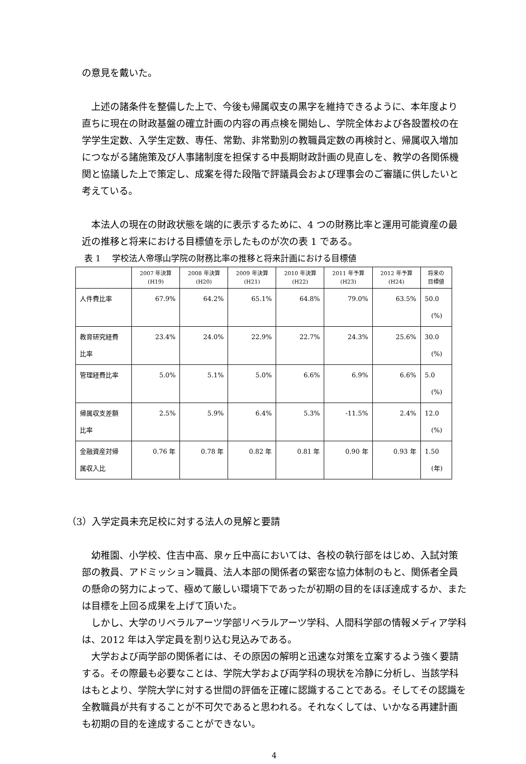の意見を戴いた。
　上述の諸条件を整備した上で、今後も帰属収支の黒字を維持できるように、本年度より直ちに現在の財政基盤の確立計画の内容の再点検を開始し、学院全体および各設置校の在学学生定数、入学生定数、専任、常勤、非常勤別の教職員定数の再検討と、帰属収入増加につながる諸施策及び人事諸制度を担保する中長期財政計画の見直しを、教学の各関係機関と協議した上で策定し、成案を得た段階で評議員会および理事会のご審議に供したいと考えている。
　本法人の現在の財政状態を端的に表示するために、4 つの財務比率と運用可能資産の最近の推移と将来における目標値を示したものが次の表 1 である。
表 1　 学校法人帝塚山学院の財務比率の推移と将来計画における目標値
| | 2007 年決算 (H19) | 2008 年決算 (H20) | 2009 年決算 (H21) | 2010 年決算 (H22) | 2011 年予算 (H23) | 2012 年予算 (H24) | 将来の 目標値 |
| --- | --- | --- | --- | --- | --- | --- | --- |
| 人件費比率 | 67.9% | 64.2% | 65.1% | 64.8% | 79.0% | 63.5% | 50.0 (%) |
| 教育研究経費 比率 | 23.4% | 24.0% | 22.9% | 22.7% | 24.3% | 25.6% | 30.0 (%) |
| 管理経費比率 | 5.0% | 5.1% | 5.0% | 6.6% | 6.9% | 6.6% | 5.0 (%) |
| 帰属収支差額 比率 | 2.5% | 5.9% | 6.4% | 5.3% | -11.5% | 2.4% | 12.0 (%) |
| 金融資産対帰 属収入比 | 0.76 年 | 0.78 年 | 0.82 年 | 0.81 年 | 0.90 年 | 0.93 年 | 1.50 (年) |
（3）入学定員未充足校に対する法人の見解と要請
　幼稚園、小学校、住吉中高、泉ヶ丘中高においては、各校の執行部をはじめ、入試対策部の教員、アドミッション職員、法人本部の関係者の緊密な協力体制のもと、関係者全員の懸命の努力によって、極めて厳しい環境下であったが初期の目的をほぼ達成するか、または目標を上回る成果を上げて頂いた。
　しかし、大学のリベラルアーツ学部リベラルアーツ学科、人間科学部の情報メディア学科は、2012 年は入学定員を割り込む見込みである。
　大学および両学部の関係者には、その原因の解明と迅速な対策を立案するよう強く要請する。その際最も必要なことは、学院大学および両学科の現状を冷静に分析し、当該学科はもとより、学院大学に対する世間の評価を正確に認識することである。そしてその認識を全教職員が共有することが不可欠であると思われる。それなくしては、いかなる再建計画も初期の目的を達成することができない。
4